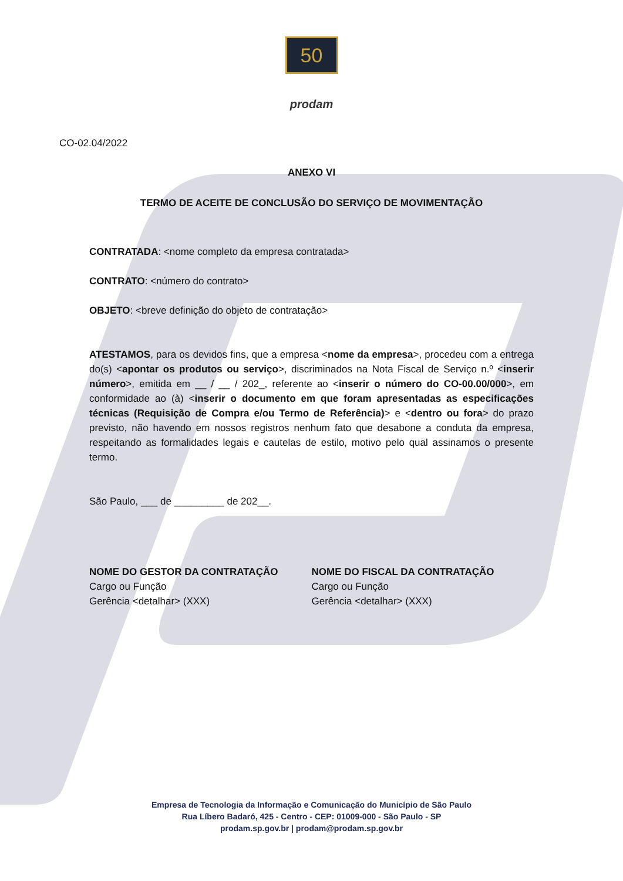50
prodam
CO-02.04/2022
ANEXO VI
TERMO DE ACEITE DE CONCLUSÃO DO SERVIÇO DE MOVIMENTAÇÃO
CONTRATADA: <nome completo da empresa contratada>
CONTRATO: <número do contrato>
OBJETO: <breve definição do objeto de contratação>
ATESTAMOS, para os devidos fins, que a empresa <nome da empresa>, procedeu com a entrega do(s) <apontar os produtos ou serviço>, discriminados na Nota Fiscal de Serviço n.º <inserir número>, emitida em __ / __ / 202_, referente ao <inserir o número do CO-00.00/000>, em conformidade ao (à) <inserir o documento em que foram apresentadas as especificações técnicas (Requisição de Compra e/ou Termo de Referência)> e <dentro ou fora> do prazo previsto, não havendo em nossos registros nenhum fato que desabone a conduta da empresa, respeitando as formalidades legais e cautelas de estilo, motivo pelo qual assinamos o presente termo.
São Paulo, ___ de _________ de 202__.
NOME DO GESTOR DA CONTRATAÇÃO
Cargo ou Função
Gerência <detalhar> (XXX)
NOME DO FISCAL DA CONTRATAÇÃO
Cargo ou Função
Gerência <detalhar> (XXX)
Empresa de Tecnologia da Informação e Comunicação do Município de São Paulo
Rua Líbero Badaró, 425 - Centro - CEP: 01009-000 - São Paulo - SP
prodam.sp.gov.br | prodam@prodam.sp.gov.br